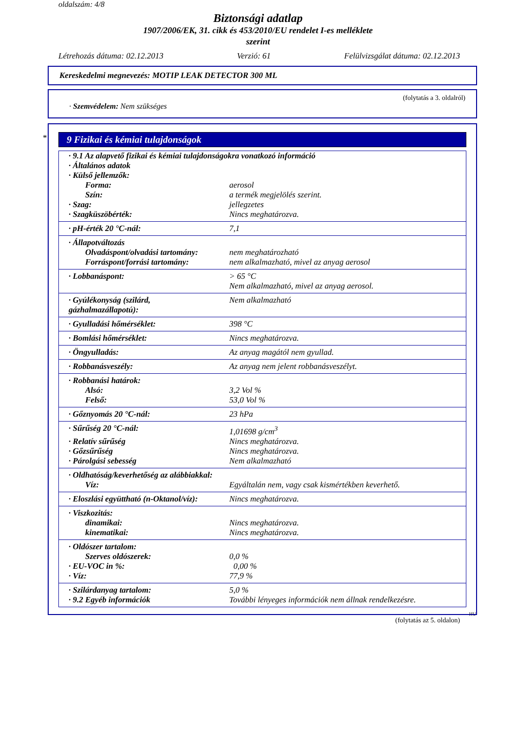oldalszám: 4/8
Biztonsági adatlap
1907/2006/EK, 31. cikk és 453/2010/EU rendelet I-es melléklete
szerint
Létrehozás dátuma: 02.12.2013 Verzió: 61 Felülvizsgálat dátuma: 02.12.2013
Kereskedelmi megnevezés: MOTIP LEAK DETECTOR 300 ML
(folytatás a 3. oldalról)
· Szemvédelem: Nem szükséges
*
9 Fizikai és kémiai tulajdonságok
| · 9.1 Az alapvető fizikai és kémiai tulajdonságokra vonatkozó információ | |
| · Általános adatok | |
| · Külső jellemzők: | |
| Forma: | aerosol |
| Szín: | a termék megjelölés szerint. |
| · Szag: | jellegzetes |
| · Szagküszöbérték: | Nincs meghatározva. |
| · pH-érték 20 °C-nál: | 7,1 |
| · Állapotváltozás | |
| Olvadáspont/olvadási tartomány: | nem meghatározható |
| Forráspont/forrási tartomány: | nem alkalmazható, mivel az anyag aerosol |
| · Lobbanáspont: | > 65 °C Nem alkalmazható, mivel az anyag aerosol. |
| · Gyúlékonyság (szilárd, gázhalmazállapotú): | Nem alkalmazható |
| · Gyulladási hőmérséklet: | 398 °C |
| · Bomlási hőmérséklet: | Nincs meghatározva. |
| · Öngyulladás: | Az anyag magától nem gyullad. |
| · Robbanásveszély: | Az anyag nem jelent robbanásveszélyt. |
| · Robbanási határok: | |
| Alsó: | 3,2 Vol % |
| Felső: | 53,0 Vol % |
| · Gőznyomás 20 °C-nál: | 23 hPa |
| · Sűrűség 20 °C-nál: | 1,01698 g/cm<sup>3</sup> |
| · Relatív sűrűség | Nincs meghatározva. |
| · Gőzsűrűség | Nincs meghatározva. |
| · Párolgási sebesség | Nem alkalmazható |
| · Oldhatóság/keverhetőség az alábbiakkal: | |
| Víz: | Egyáltalán nem, vagy csak kismértékben keverhető. |
| · Eloszlási együttható (n-Oktanol/víz): | Nincs meghatározva. |
| · Viszkozitás: | |
| dinamikai: | Nincs meghatározva. |
| kinematikai: | Nincs meghatározva. |
| · Oldószer tartalom: | |
| Szerves oldószerek: | 0,0 % |
| · EU-VOC in %: | 0,00 % |
| · Víz: | 77,9 % |
| · Szilárdanyag tartalom: | 5,0 % |
| · 9.2 Egyéb információk | További lényeges információk nem állnak rendelkezésre. |
HU
(folytatás az 5. oldalon)